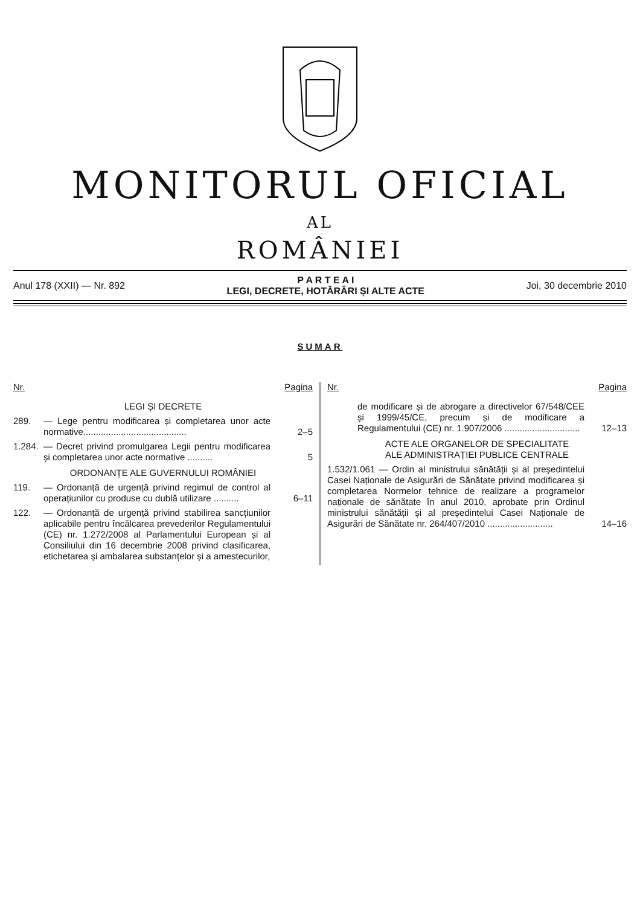MONITORUL OFICIAL
AL
ROMÂNIEI
Anul 178 (XXII) — Nr. 892
P A R T E A I
LEGI, DECRETE, HOTĂRÂRI ȘI ALTE ACTE
Joi, 30 decembrie 2010
SUMAR
Nr. Pagina
LEGI ȘI DECRETE
289. — Lege pentru modificarea și completarea unor acte normative.........................................
2–5
1.284.
— Decret privind promulgarea Legii pentru modificarea și completarea unor acte normative ..........
5
ORDONANȚE ALE GUVERNULUI ROMÂNIEI
119. — Ordonanță de urgență privind regimul de control al operațiunilor cu produse cu dublă utilizare ..........
6–11
122. — Ordonanță de urgență privind stabilirea sancțiunilor aplicabile pentru încălcarea prevederilor Regulamentului (CE) nr. 1.272/2008 al Parlamentului European și al Consiliului din 16 decembrie 2008 privind clasificarea, etichetarea și ambalarea substanțelor și a amestecurilor,
Nr. Pagina
de modificare și de abrogare a directivelor 67/548/CEE și 1999/45/CE, precum și de modificare a Regulamentului (CE) nr. 1.907/2006 ..............................
12–13
ACTE ALE ORGANELOR DE SPECIALITATE
ALE ADMINISTRAȚIEI PUBLICE CENTRALE
1.532/1.061 — Ordin al ministrului sănătății și al președintelui Casei Naționale de Asigurări de Sănătate privind modificarea și completarea Normelor tehnice de realizare a programelor naționale de sănătate în anul 2010, aprobate prin Ordinul ministrului sănătății și al președintelui Casei Naționale de Asigurări de Sănătate nr. 264/407/2010 ..........................
14–16